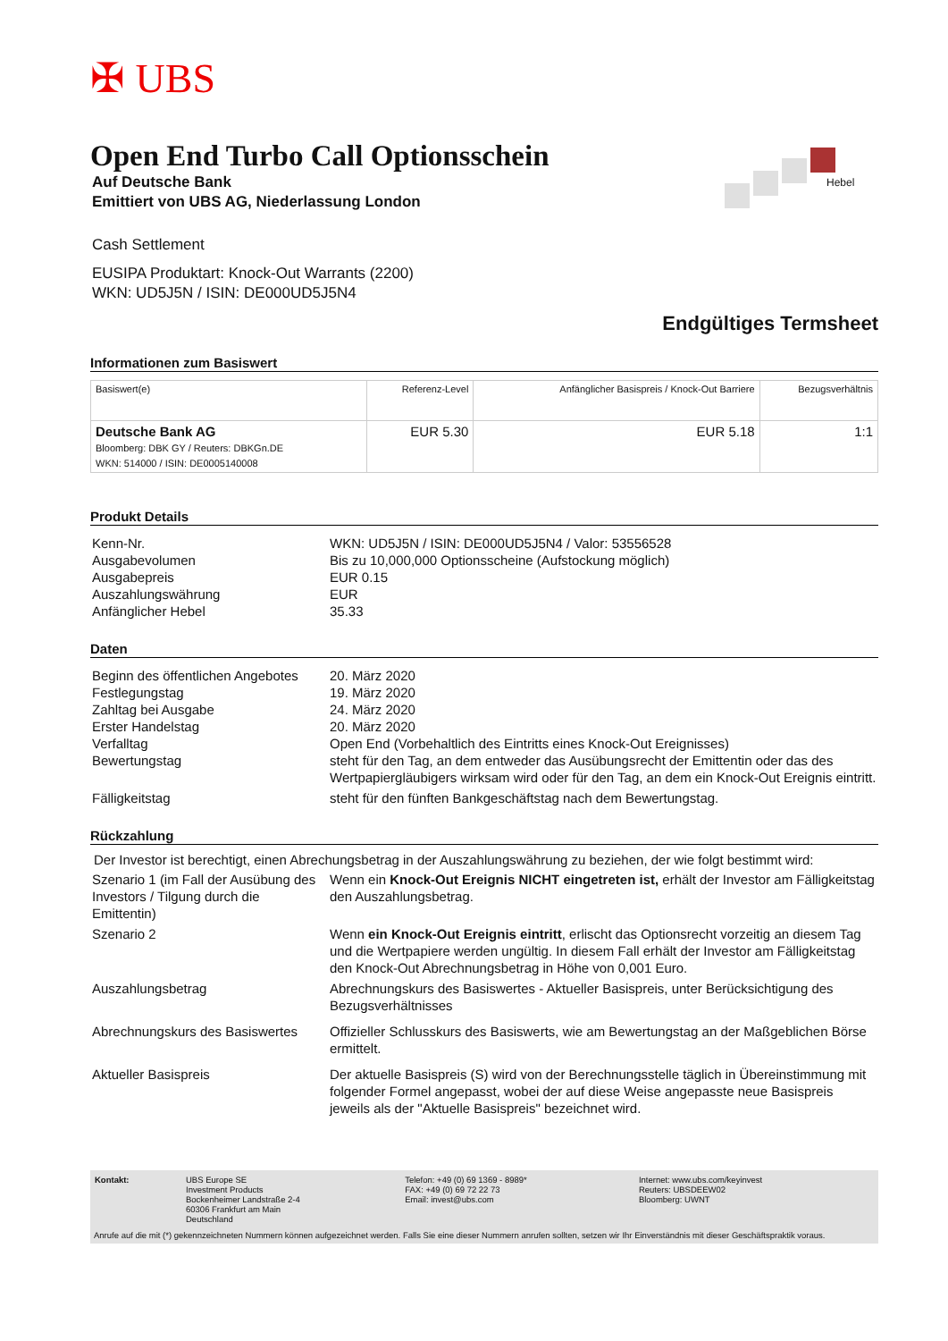✠ UBS
Hebel
Open End Turbo Call Optionsschein
Auf Deutsche Bank
Emittiert von UBS AG, Niederlassung London
Cash Settlement
EUSIPA Produktart: Knock-Out Warrants (2200)
WKN: UD5J5N / ISIN: DE000UD5J5N4
Endgültiges Termsheet
Informationen zum Basiswert
| Basiswert(e) | Referenz-Level | Anfänglicher Basispreis / Knock-Out Barriere | Bezugsverhältnis |
| --- | --- | --- | --- |
| Deutsche Bank AG Bloomberg: DBK GY / Reuters: DBKGn.DE WKN: 514000 / ISIN: DE0005140008 | EUR 5.30 | EUR 5.18 | 1:1 |
Produkt Details
| Kenn-Nr. | WKN: UD5J5N / ISIN: DE000UD5J5N4 / Valor: 53556528 |
| Ausgabevolumen | Bis zu 10,000,000 Optionsscheine (Aufstockung möglich) |
| Ausgabepreis | EUR 0.15 |
| Auszahlungswährung | EUR |
| Anfänglicher Hebel | 35.33 |
Daten
| Beginn des öffentlichen Angebotes | 20. März 2020 |
| Festlegungstag | 19. März 2020 |
| Zahltag bei Ausgabe | 24. März 2020 |
| Erster Handelstag | 20. März 2020 |
| Verfalltag | Open End (Vorbehaltlich des Eintritts eines Knock-Out Ereignisses) |
| Bewertungstag | steht für den Tag, an dem entweder das Ausübungsrecht der Emittentin oder das des Wertpapiergläubigers wirksam wird oder für den Tag, an dem ein Knock-Out Ereignis eintritt. |
| Fälligkeitstag | steht für den fünften Bankgeschäftstag nach dem Bewertungstag. |
Rückzahlung
Der Investor ist berechtigt, einen Abrechungsbetrag in der Auszahlungswährung zu beziehen, der wie folgt bestimmt wird:
| Szenario 1 (im Fall der Ausübung des Investors / Tilgung durch die Emittentin) | Wenn ein Knock-Out Ereignis NICHT eingetreten ist, erhält der Investor am Fälligkeitstag den Auszahlungsbetrag. |
| Szenario 2 | Wenn ein Knock-Out Ereignis eintritt , erlischt das Optionsrecht vorzeitig an diesem Tag und die Wertpapiere werden ungültig. In diesem Fall erhält der Investor am Fälligkeitstag den Knock-Out Abrechnungsbetrag in Höhe von 0,001 Euro. |
| Auszahlungsbetrag | Abrechnungskurs des Basiswertes - Aktueller Basispreis, unter Berücksichtigung des Bezugsverhältnisses |
| Abrechnungskurs des Basiswertes | Offizieller Schlusskurs des Basiswerts, wie am Bewertungstag an der Maßgeblichen Börse ermittelt. |
| Aktueller Basispreis | Der aktuelle Basispreis (S) wird von der Berechnungsstelle täglich in Übereinstimmung mit folgender Formel angepasst, wobei der auf diese Weise angepasste neue Basispreis jeweils als der "Aktuelle Basispreis" bezeichnet wird. |
| Kontakt: | UBS Europe SE Investment Products Bockenheimer Landstraße 2-4 60306 Frankfurt am Main Deutschland | Telefon: +49 (0) 69 1369 - 8989* FAX: +49 (0) 69 72 22 73 Email: invest@ubs.com | Internet: www.ubs.com/keyinvest Reuters: UBSDEEW02 Bloomberg: UWNT |
Anrufe auf die mit (*) gekennzeichneten Nummern können aufgezeichnet werden. Falls Sie eine dieser Nummern anrufen sollten, setzen wir Ihr Einverständnis mit dieser Geschäftspraktik voraus.